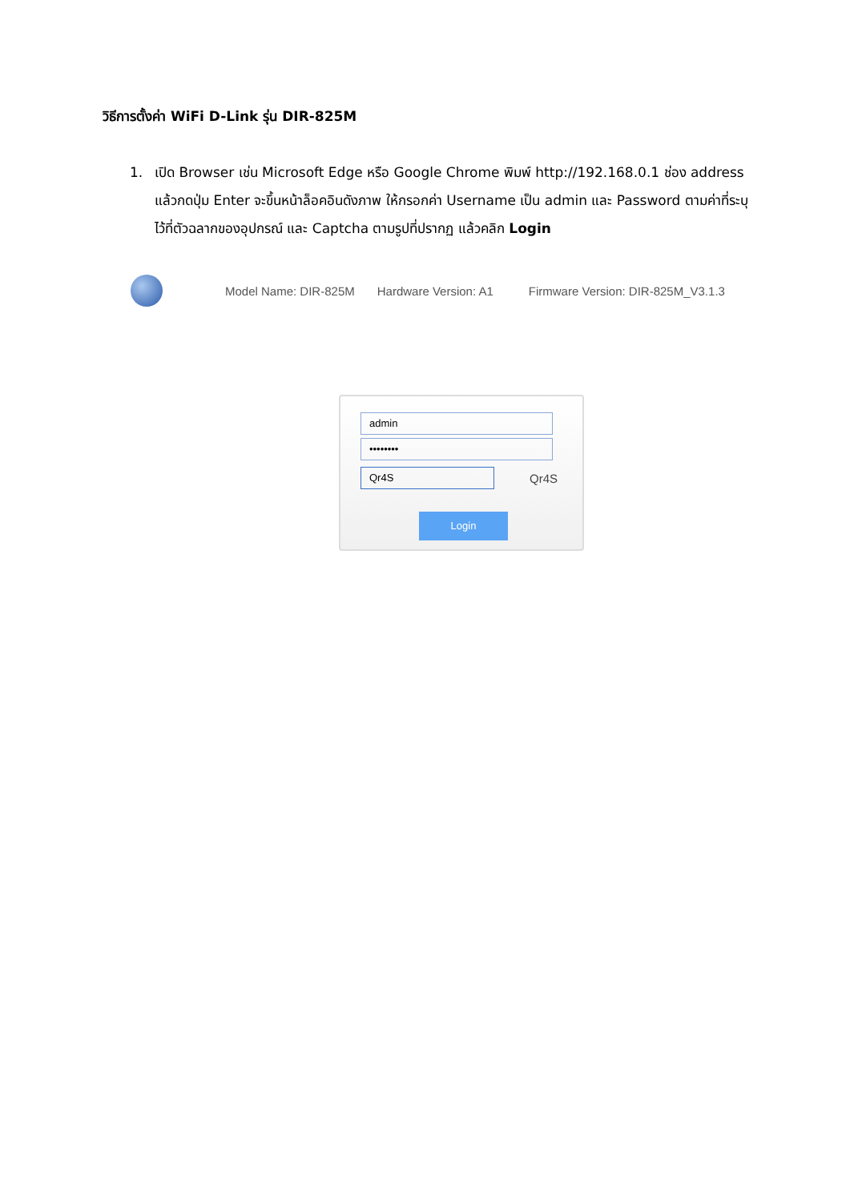วิธีการตั้งค่า WiFi D-Link รุ่น DIR-825M
1. เปิด Browser เช่น Microsoft Edge หรือ Google Chrome พิมพ์ http://192.168.0.1 ช่อง address แล้วกดปุ่ม Enter จะขึ้นหน้าล็อคอินดังภาพ ให้กรอกค่า Username เป็น admin และ Password ตามค่าที่ระบุไว้ที่ตัวฉลากของอุปกรณ์ และ Captcha ตามรูปที่ปรากฏ แล้วคลิก Login
Model Name: DIR-825M Hardware Version: A1 Firmware Version: DIR-825M_V3.1.3
admin
••••••••
Qr4S
Qr4S
Login